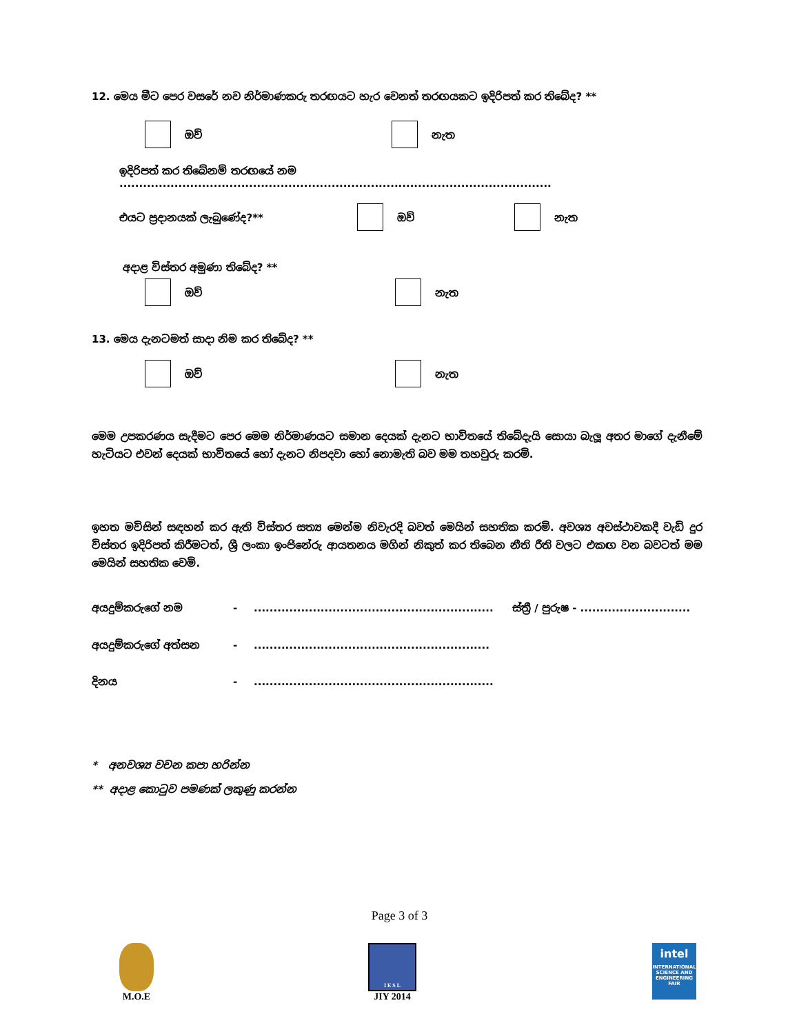12. මෙය මීට පෙර වසරේ නව නිර්මාණකරු තරඟයට හැර වෙනත් තරඟයකට ඉදිරිපත් කර තිබේද? **
ඔව් නැත
ඉදිරිපත් කර තිබේනම් තරඟයේ නම ..............................................................................................................
එයට ප්‍රදානයක් ලැබුණේද?** ඔව් නැත
අදාළ විස්තර අමුණා තිබේද? **
ඔව් නැත
13. මෙය දැනටමත් සාදා නිම කර තිබේද? **
ඔව් නැත
මෙම උපකරණය සැදීමට පෙර මෙම නිර්මාණයට සමාන දෙයක් දැනට භාවිතයේ තිබේදැයි සොයා බැලූ අතර මාගේ දැනීමේ හැටියට එවන් දෙයක් භාවිතයේ හෝ දැනට නිපදවා හෝ නොමැති බව මම තහවුරු කරමි.
ඉහත මවිසින් සඳහන් කර ඇති විස්තර සත්‍ය මෙන්ම නිවැරදි බවත් මෙයින් සහතික කරමි. අවශ්‍ය අවස්ථාවකදී වැඩි දුර විස්තර ඉදිරිපත් කිරීමටත්, ශ්‍රී ලංකා ඉංජිනේරු ආයතනය මගින් නිකුත් කර තිබෙන නීති රීති වලට එකඟ වන බවටත් මම මෙයින් සහතික වෙමි.
අයදුම්කරුගේ නම -............................................................. ස්ත්‍රී / පුරුෂ - ............................
අයදුම්කරුගේ අත්සන -............................................................
දිනය -.............................................................
* අනවශ්‍ය වචන කපා හරින්න
** අදාළ කොටුව පමණක් ලකුණු කරන්න
Page 3 of 3
M.O.E
I E S L
JIY 2014
intel
INTERNATIONAL SCIENCE AND ENGINEERING FAIR